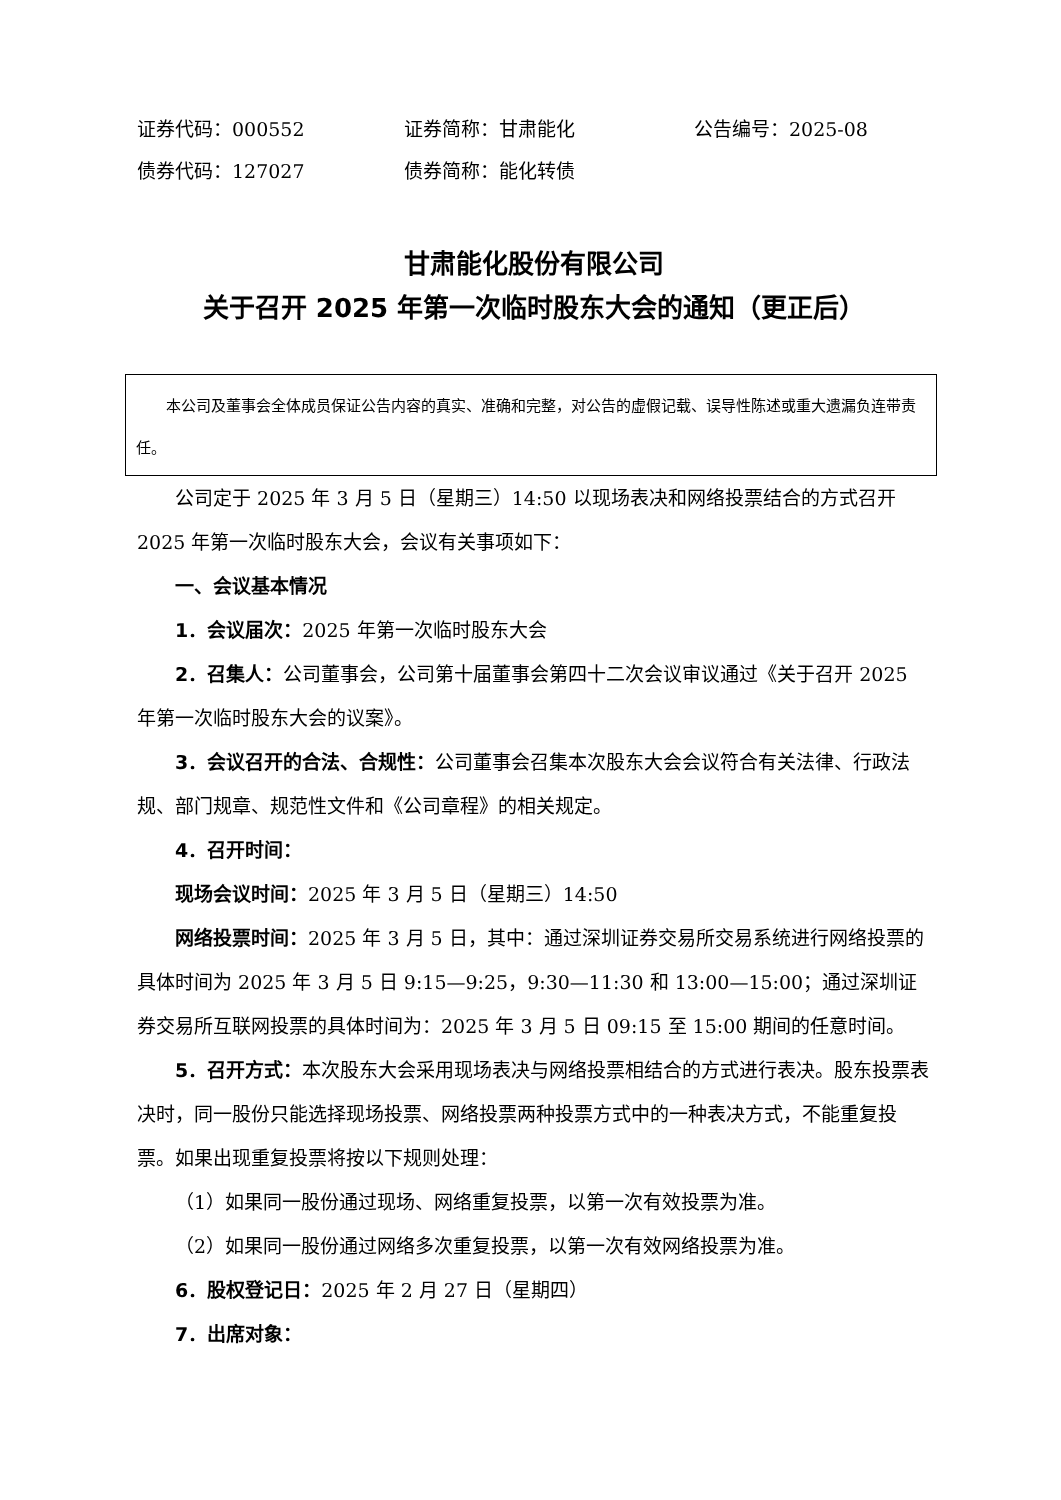证券代码：000552 证券简称：甘肃能化 公告编号：2025-08
债券代码：127027 债券简称：能化转债
甘肃能化股份有限公司
关于召开 2025 年第一次临时股东大会的通知（更正后）
本公司及董事会全体成员保证公告内容的真实、准确和完整，对公告的虚假记载、误导性陈述或重大遗漏负连带责任。
公司定于 2025 年 3 月 5 日（星期三）14:50 以现场表决和网络投票结合的方式召开 2025 年第一次临时股东大会，会议有关事项如下：
一、会议基本情况
1．会议届次：2025 年第一次临时股东大会
2．召集人：公司董事会，公司第十届董事会第四十二次会议审议通过《关于召开 2025 年第一次临时股东大会的议案》。
3．会议召开的合法、合规性：公司董事会召集本次股东大会会议符合有关法律、行政法规、部门规章、规范性文件和《公司章程》的相关规定。
4．召开时间：
现场会议时间：2025 年 3 月 5 日（星期三）14:50
网络投票时间：2025 年 3 月 5 日，其中：通过深圳证券交易所交易系统进行网络投票的具体时间为 2025 年 3 月 5 日 9:15—9:25，9:30—11:30 和 13:00—15:00；通过深圳证券交易所互联网投票的具体时间为：2025 年 3 月 5 日 09:15 至 15:00 期间的任意时间。
5．召开方式：本次股东大会采用现场表决与网络投票相结合的方式进行表决。股东投票表决时，同一股份只能选择现场投票、网络投票两种投票方式中的一种表决方式，不能重复投票。如果出现重复投票将按以下规则处理：
（1）如果同一股份通过现场、网络重复投票，以第一次有效投票为准。
（2）如果同一股份通过网络多次重复投票，以第一次有效网络投票为准。
6．股权登记日：2025 年 2 月 27 日（星期四）
7．出席对象：